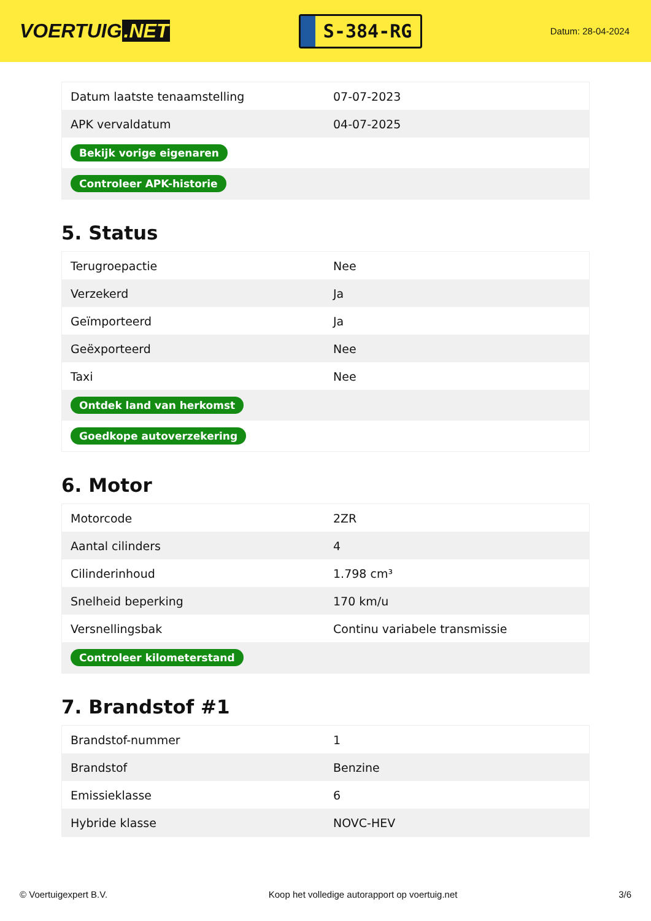VOERTUIG.NET
S-384-RG
Datum: 28-04-2024
| Datum laatste tenaamstelling | 07-07-2023 |
| APK vervaldatum | 04-07-2025 |
| Bekijk vorige eigenaren | |
| Controleer APK-historie | |
5. Status
| Terugroepactie | Nee |
| Verzekerd | Ja |
| Geïmporteerd | Ja |
| Geëxporteerd | Nee |
| Taxi | Nee |
| Ontdek land van herkomst | |
| Goedkope autoverzekering | |
6. Motor
| Motorcode | 2ZR |
| Aantal cilinders | 4 |
| Cilinderinhoud | 1.798 cm³ |
| Snelheid beperking | 170 km/u |
| Versnellingsbak | Continu variabele transmissie |
| Controleer kilometerstand | |
7. Brandstof #1
| Brandstof-nummer | 1 |
| Brandstof | Benzine |
| Emissieklasse | 6 |
| Hybride klasse | NOVC-HEV |
© Voertuigexpert B.V. Koop het volledige autorapport op voertuig.net 3/6